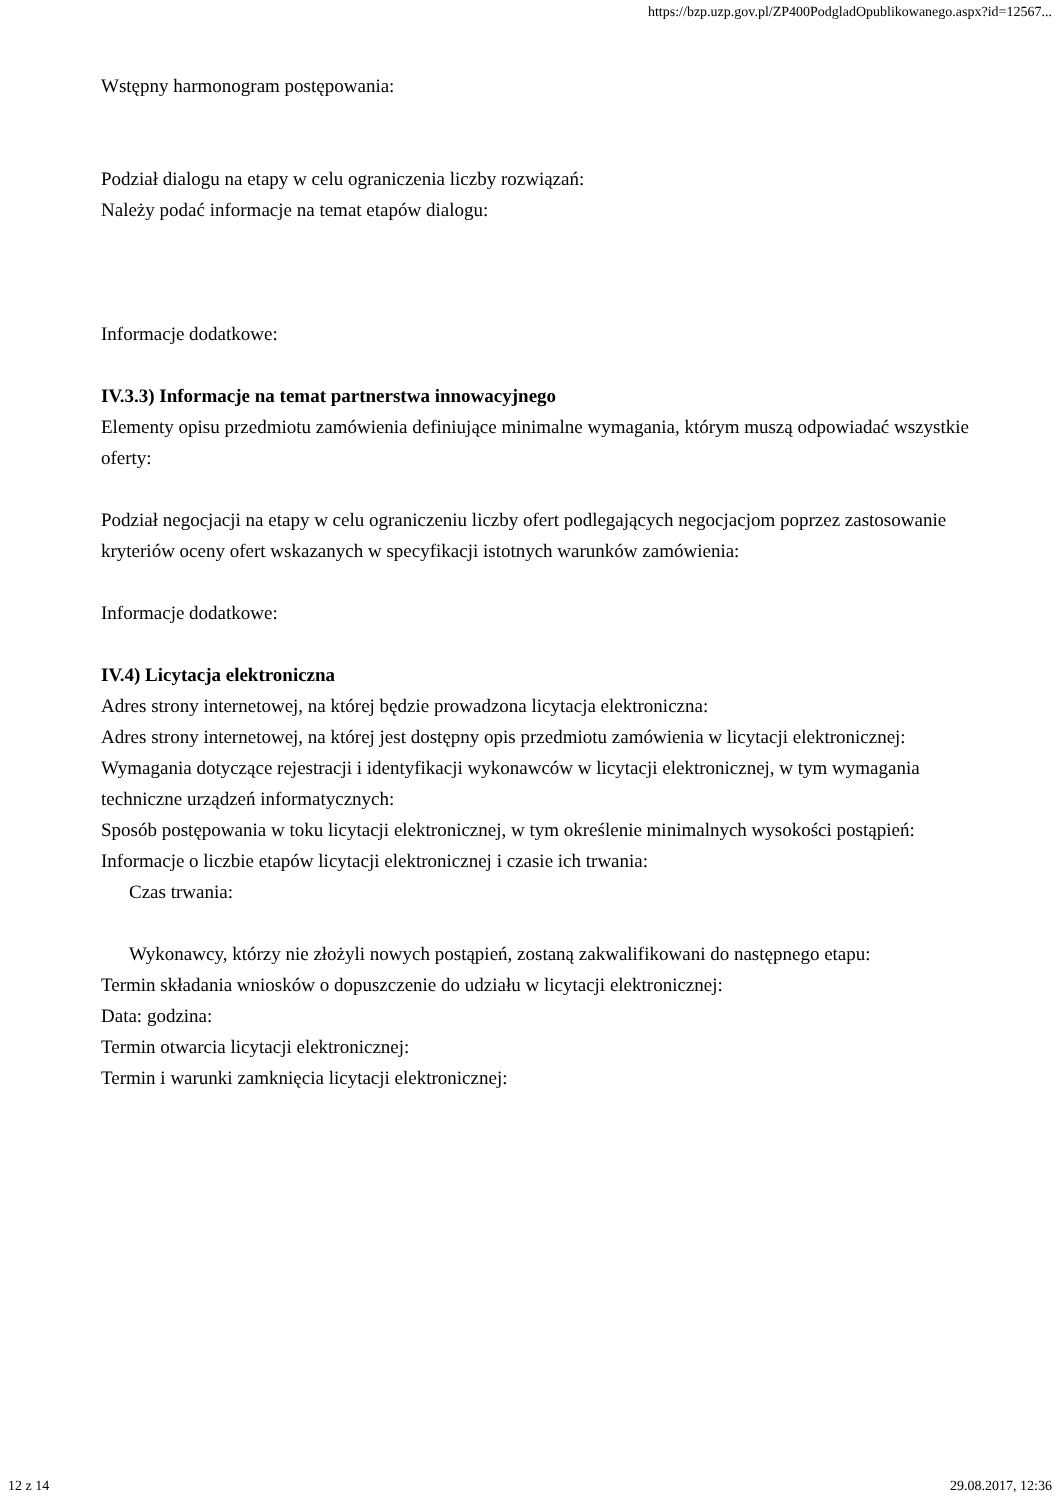https://bzp.uzp.gov.pl/ZP400PodgladOpublikowanego.aspx?id=12567...
Wstępny harmonogram postępowania:
Podział dialogu na etapy w celu ograniczenia liczby rozwiązań:
Należy podać informacje na temat etapów dialogu:
Informacje dodatkowe:
IV.3.3) Informacje na temat partnerstwa innowacyjnego
Elementy opisu przedmiotu zamówienia definiujące minimalne wymagania, którym muszą odpowiadać wszystkie oferty:
Podział negocjacji na etapy w celu ograniczeniu liczby ofert podlegających negocjacjom poprzez zastosowanie kryteriów oceny ofert wskazanych w specyfikacji istotnych warunków zamówienia:
Informacje dodatkowe:
IV.4) Licytacja elektroniczna
Adres strony internetowej, na której będzie prowadzona licytacja elektroniczna:
Adres strony internetowej, na której jest dostępny opis przedmiotu zamówienia w licytacji elektronicznej:
Wymagania dotyczące rejestracji i identyfikacji wykonawców w licytacji elektronicznej, w tym wymagania techniczne urządzeń informatycznych:
Sposób postępowania w toku licytacji elektronicznej, w tym określenie minimalnych wysokości postąpień:
Informacje o liczbie etapów licytacji elektronicznej i czasie ich trwania:
Czas trwania:
Wykonawcy, którzy nie złożyli nowych postąpień, zostaną zakwalifikowani do następnego etapu:
Termin składania wniosków o dopuszczenie do udziału w licytacji elektronicznej:
Data: godzina:
Termin otwarcia licytacji elektronicznej:
Termin i warunki zamknięcia licytacji elektronicznej:
12 z 14 29.08.2017, 12:36